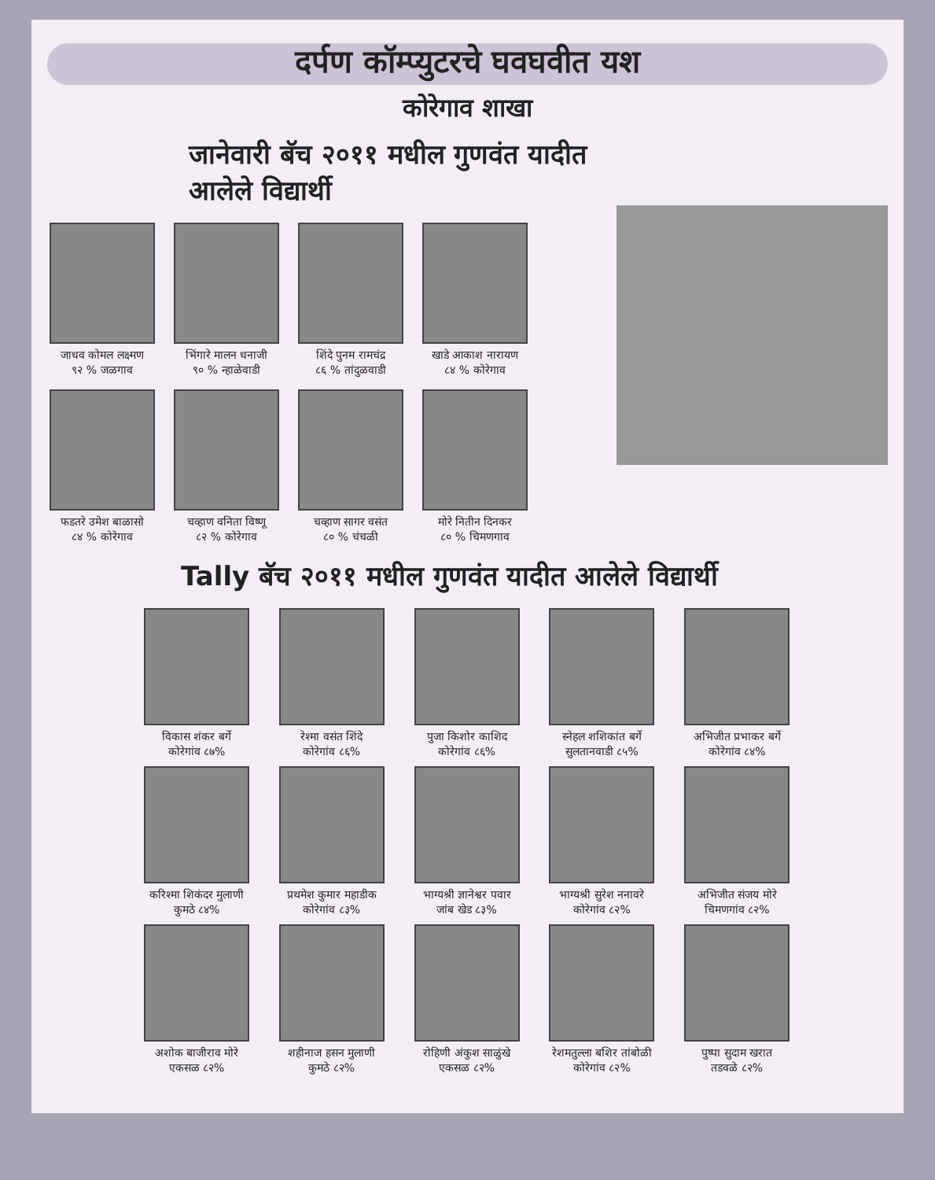दर्पण कॉम्प्युटरचे घवघवीत यश
कोरेगाव शाखा
जानेवारी बॅच २०११ मधील गुणवंत यादीत आलेले विद्यार्थी
जाधव कोमल लक्ष्मण
९२ % जळगाव
भिंगारे मालन धनाजी
९० % न्हाळेवाडी
शिंदे पुनम रामचंद्र
८६ % तांदुळवाडी
खाडे आकाश नारायण
८४ % कोरेगाव
फडतरे उमेश बाळासो
८४ % कोरेगाव
चव्हाण वनिता विष्णू
८२ % कोरेगाव
चव्हाण सागर वसंत
८० % चंचळी
मोरे नितीन दिनकर
८० % चिमणगाव
Tally बॅच २०११ मधील गुणवंत यादीत आलेले विद्यार्थी
विकास शंकर बर्गे
कोरेगांव ८७%
रेश्मा वसंत शिंदे
कोरेगांव ८६%
पुजा किशोर काशिद
कोरेगांव ८६%
स्नेहल शशिकांत बर्गे
सुलतानवाडी ८५%
अभिजीत प्रभाकर बर्गे
कोरेगांव ८४%
करिश्मा शिकंदर मुलाणी
कुमठे ८४%
प्रथमेश कुमार महाडीक
कोरेगांव ८३%
भाग्यश्री ज्ञानेश्वर पवार
जांब खेड ८३%
भाग्यश्री सुरेश ननावरे
कोरेगांव ८२%
अभिजीत संजय मोरे
चिमणगांव ८२%
अशोक बाजीराव मोरे
एकसळ ८२%
शहीनाज हसन मुलाणी
कुमठे ८२%
रोहिणी अंकुश साळुंखे
एकसळ ८२%
रेशमतुल्ला बशिर तांबोळी
कोरेगांव ८२%
पुष्पा सुदाम खरात
तडवळे ८२%